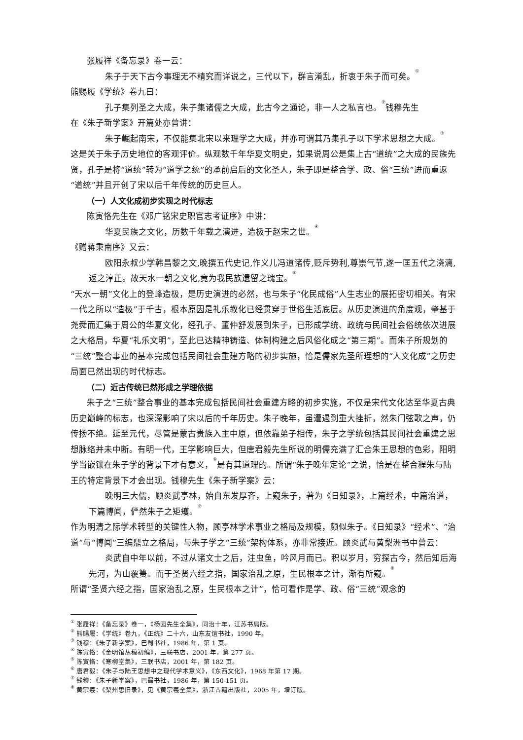张履祥《备忘录》卷一云：
朱子于天下古今事理无不精究而详说之，三代以下，群言淆乱，折衷于朱子而可矣。<sup>①</sup>
熊赐履《学统》卷九曰：
孔子集列圣之大成，朱子集诸儒之大成，此古今之通论，非一人之私言也。<sup>②</sup>钱穆先生
在《朱子新学案》开篇处亦曾讲：
朱子崛起南宋，不仅能集北宋以来理学之大成，并亦可谓其乃集孔子以下学术思想之大成。<sup>③</sup>
这是关于朱子历史地位的客观评价。纵观数千年华夏文明史，如果说周公是集上古“道统”之大成的民族先贤，孔子是将“道统”转为“道学之统”的承前启后的文化圣人，朱子即是整合学、政、俗“三统”进而重返“道统”并且开创了宋以后千年传统的历史巨人。
（一）人文化成初步实现之时代标志
陈寅恪先生在《邓广铭宋史职官志考证序》中讲：
华夏民族之文化，历数千年载之演进，造极于赵宋之世。<sup>④</sup>
《赠蒋秉南序》又云：
欧阳永叔少学韩昌黎之文,晚撰五代史记,作义儿冯道诸传,贬斥势利,尊崇气节,遂一匡五代之浇漓,返之淳正。故天水一朝之文化,竟为我民族遗留之瑰宝。<sup>⑤</sup>
“天水一朝”文化上的登峰造极，是历史演进的必然，也与朱子“化民成俗”人生志业的展拓密切相关。有宋一代之所以“造极”于千古，根本原因是礼乐教化已经贯穿于世俗生活底层。从历史演进的角度观，肇基于尧舜而汇集于周公的华夏文化，经孔子、董仲舒发展到朱子，已形成学统、政统与民间社会俗统依次进展之大格局，华夏“礼乐文明”，至此已达精神铸造、体制构建之后风俗化成之“第三期”。而朱子所规划的“三统”整合事业的基本完成包括民间社会重建方略的初步实施，恰是儒家先圣所理想的“人文化成”之历史局面已然出现的时代标志。
（二）近古传统已然形成之学理依据
朱子之“三统”整合事业的基本完成包括民间社会重建方略的初步实施，不仅是宋代文化达至华夏古典历史巅峰的标志，也深深影响了宋以后的千年历史。朱子晚年，虽遭遇到重大挫折，然朱门弦歌之声，仍传扬不绝。延至元代，尽管是蒙古贵族入主中原，但依靠弟子相传，朱子之学统包括其民间社会重建之思想脉络并未中断。有明一代，王学影响巨大，但唐君毅先生所说的明儒充满了汇合朱王思想的色彩，阳明学当嵌镶在朱子学的背景下才有意义，<sup>⑥</sup>是有其道理的。所谓“朱子晚年定论”之说，恰是在整合程朱与陆王的特定背景下才会出现。钱穆先生《朱子新学案》云：
晚明三大儒，顾炎武亭林，始自东发厚齐，上窥朱子，著为《日知录》，上篇经术，中篇治道，下篇博闻，俨然朱子之矩矱。<sup>⑦</sup>
作为明清之际学术转型的关键性人物，顾亭林学术事业之格局及规模，颇似朱子。《日知录》“经术”、“治道”与“博闻”三编鼎立之格局，与朱子学之“三统”架构体系，亦非常接近。顾炎武与黄梨洲书中曾云：
炎武自中年以前，不过从诸文士之后，注虫鱼，吟风月而已。积以岁月，穷探古今，然后知后海先河，为山覆篑。而于圣贤六经之指，国家治乱之原，生民根本之计，渐有所窥。<sup>⑧</sup>
所谓“圣贤六经之指，国家治乱之原，生民根本之计”，恰可看作是学、政、俗“三统”观念的
<sup>①</sup> 张履祥：《备忘录》卷一，《杨园先生全集》，同治十年，江苏书局版。
<sup>②</sup> 熊赐履：《学统》卷九，《正统》二十六，山东友谊书社，1990 年。
<sup>③</sup> 钱穆：《朱子新学案》，巴蜀书社，1986 年，第 1 页。
<sup>④</sup> 陈寅恪：《金明馆丛稿初编》，三联书店，2001 年，第 277 页。
<sup>⑤</sup> 陈寅恪：《寒柳堂集》，三联书店，2001 年，第 182 页。
<sup>⑥</sup> 唐君毅：《朱子与陆王思想中之现代学术意义》，《东西文化》，1968 年第 17 期。
<sup>⑦</sup> 钱穆：《朱子新学案》，巴蜀书社，1986 年，第 150-151 页。
<sup>⑧</sup> 黄宗羲：《梨州思旧录》，见《黄宗羲全集》，浙江古籍出版社，2005 年，增订版。